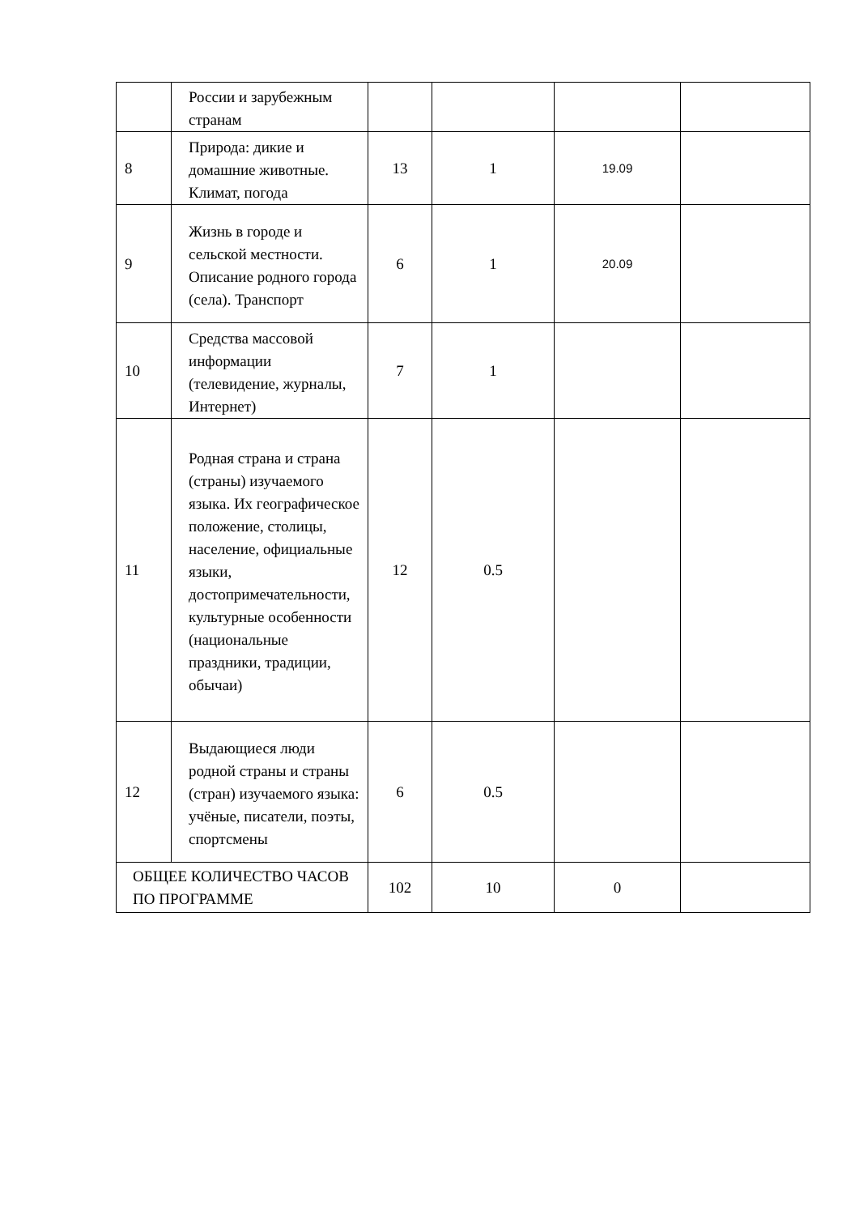| | России и зарубежным странам | | | | |
| 8 | Природа: дикие и домашние животные. Климат, погода | 13 | 1 | 19.09 | |
| 9 | Жизнь в городе и сельской местности. Описание родного города (села). Транспорт | 6 | 1 | 20.09 | |
| 10 | Средства массовой информации (телевидение, журналы, Интернет) | 7 | 1 | | |
| 11 | Родная страна и страна (страны) изучаемого языка. Их географическое положение, столицы, население, официальные языки, достопримечательности, культурные особенности (национальные праздники, традиции, обычаи) | 12 | 0.5 | | |
| 12 | Выдающиеся люди родной страны и страны (стран) изучаемого языка: учёные, писатели, поэты, спортсмены | 6 | 0.5 | | |
| ОБЩЕЕ КОЛИЧЕСТВО ЧАСОВ ПО ПРОГРАММЕ | | 102 | 10 | 0 | |